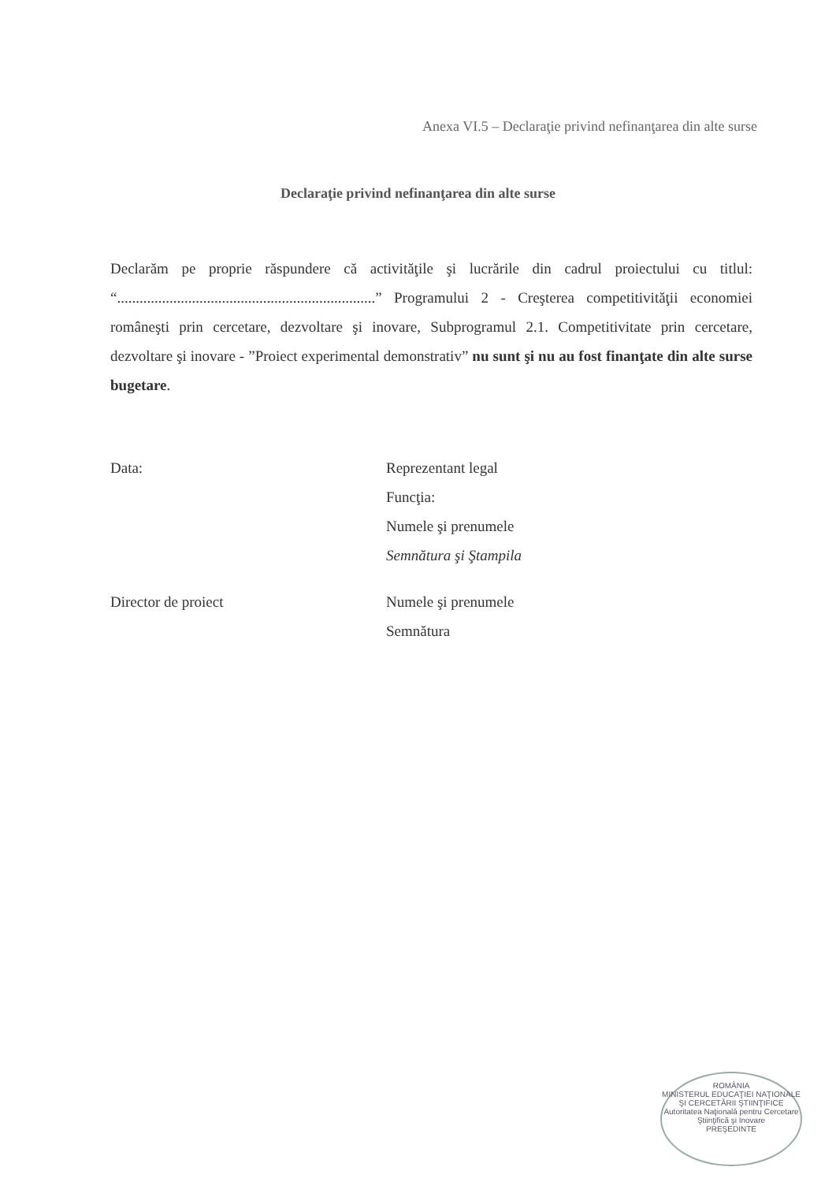Anexa VI.5 – Declaraţie privind nefinanţarea din alte surse
Declaraţie privind nefinanţarea din alte surse
Declarăm pe proprie răspundere că activităţile şi lucrările din cadrul proiectului cu titlul: “.....................................................................” Programului 2 - Creşterea competitivităţii economiei româneşti prin cercetare, dezvoltare şi inovare, Subprogramul 2.1. Competitivitate prin cercetare, dezvoltare şi inovare - ”Proiect experimental demonstrativ” nu sunt şi nu au fost finanţate din alte surse bugetare.
Data: Reprezentant legal
Funcţia:
Numele şi prenumele
Semnătura şi Ştampila
Director de proiect Numele şi prenumele
Semnătura
ROMÂNIA
MINISTERUL EDUCAŢIEI NAŢIONALE ŞI CERCETĂRII ŞTIINŢIFICE
Autoritatea Naţională pentru Cercetare Ştiinţifică şi Inovare
PREŞEDINTE